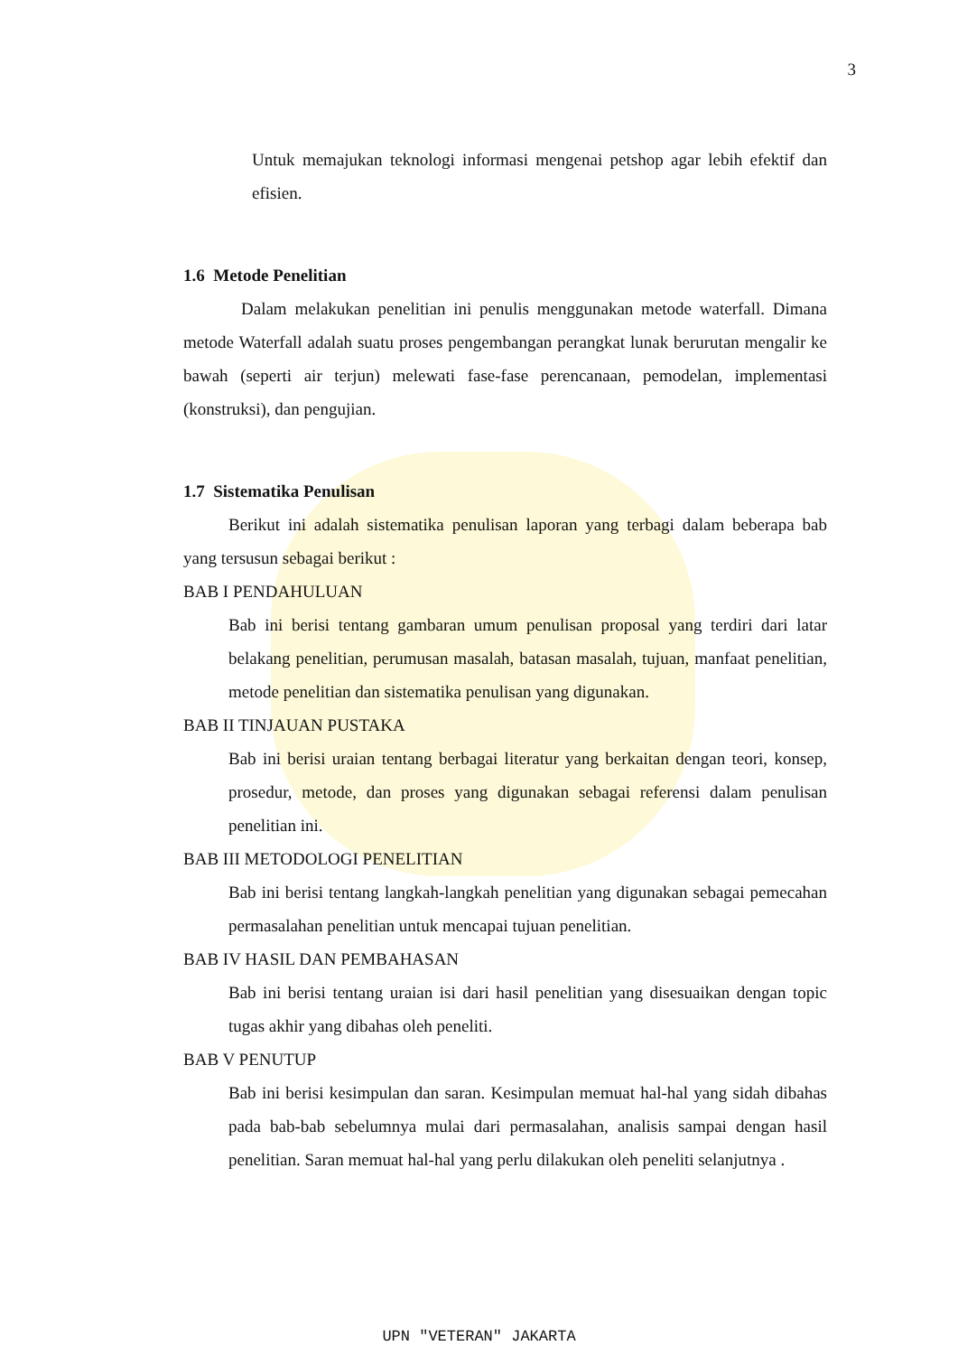3
Untuk memajukan teknologi informasi mengenai petshop agar lebih efektif dan efisien.
1.6 Metode Penelitian
Dalam melakukan penelitian ini penulis menggunakan metode waterfall. Dimana metode Waterfall adalah suatu proses pengembangan perangkat lunak berurutan mengalir ke bawah (seperti air terjun) melewati fase-fase perencanaan, pemodelan, implementasi (konstruksi), dan pengujian.
1.7 Sistematika Penulisan
Berikut ini adalah sistematika penulisan laporan yang terbagi dalam beberapa bab yang tersusun sebagai berikut :
BAB I PENDAHULUAN
Bab ini berisi tentang gambaran umum penulisan proposal yang terdiri dari latar belakang penelitian, perumusan masalah, batasan masalah, tujuan, manfaat penelitian, metode penelitian dan sistematika penulisan yang digunakan.
BAB II TINJAUAN PUSTAKA
Bab ini berisi uraian tentang berbagai literatur yang berkaitan dengan teori, konsep, prosedur, metode, dan proses yang digunakan sebagai referensi dalam penulisan penelitian ini.
BAB III METODOLOGI PENELITIAN
Bab ini berisi tentang langkah-langkah penelitian yang digunakan sebagai pemecahan permasalahan penelitian untuk mencapai tujuan penelitian.
BAB IV HASIL DAN PEMBAHASAN
Bab ini berisi tentang uraian isi dari hasil penelitian yang disesuaikan dengan topic tugas akhir yang dibahas oleh peneliti.
BAB V PENUTUP
Bab ini berisi kesimpulan dan saran. Kesimpulan memuat hal-hal yang sidah dibahas pada bab-bab sebelumnya mulai dari permasalahan, analisis sampai dengan hasil penelitian. Saran memuat hal-hal yang perlu dilakukan oleh peneliti selanjutnya .
UPN "VETERAN" JAKARTA